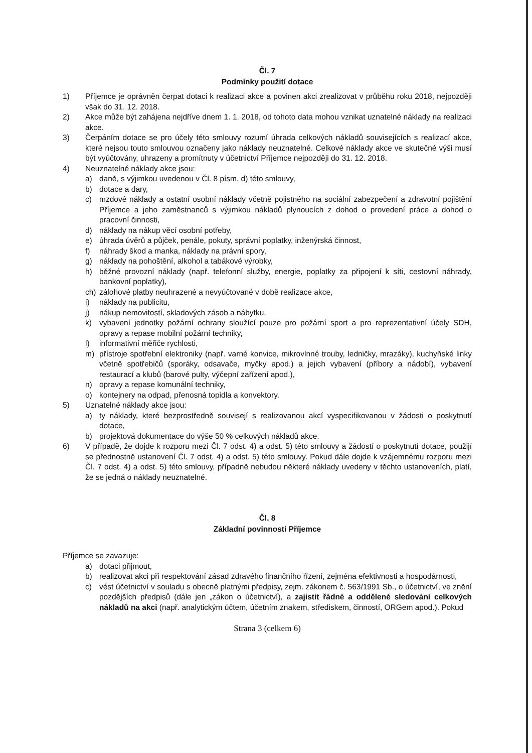Čl. 7
Podmínky použití dotace
1) Příjemce je oprávněn čerpat dotaci k realizaci akce a povinen akci zrealizovat v průběhu roku 2018, nejpozději však do 31. 12. 2018.
2) Akce může být zahájena nejdříve dnem 1. 1. 2018, od tohoto data mohou vznikat uznatelné náklady na realizaci akce.
3) Čerpáním dotace se pro účely této smlouvy rozumí úhrada celkových nákladů souvisejících s realizací akce, které nejsou touto smlouvou označeny jako náklady neuznatelné. Celkové náklady akce ve skutečné výši musí být vyúčtovány, uhrazeny a promítnuty v účetnictví Příjemce nejpozději do 31. 12. 2018.
4) Neuznatelné náklady akce jsou:
a) daně, s výjimkou uvedenou v Čl. 8 písm. d) této smlouvy,
b) dotace a dary,
c) mzdové náklady a ostatní osobní náklady včetně pojistného na sociální zabezpečení a zdravotní pojištění Příjemce a jeho zaměstnanců s výjimkou nákladů plynoucích z dohod o provedení práce a dohod o pracovní činnosti,
d) náklady na nákup věcí osobní potřeby,
e) úhrada úvěrů a půjček, penále, pokuty, správní poplatky, inženýrská činnost,
f) náhrady škod a manka, náklady na právní spory,
g) náklady na pohoštění, alkohol a tabákové výrobky,
h) běžné provozní náklady (např. telefonní služby, energie, poplatky za připojení k síti, cestovní náhrady, bankovní poplatky),
ch) zálohové platby neuhrazené a nevyúčtované v době realizace akce,
i) náklady na publicitu,
j) nákup nemovitostí, skladových zásob a nábytku,
k) vybavení jednotky požární ochrany sloužící pouze pro požární sport a pro reprezentativní účely SDH, opravy a repase mobilní požární techniky,
l) informativní měřiče rychlosti,
m) přístroje spotřební elektroniky (např. varné konvice, mikrovlnné trouby, ledničky, mrazáky), kuchyňské linky včetně spotřebičů (sporáky, odsavače, myčky apod.) a jejich vybavení (příbory a nádobí), vybavení restaurací a klubů (barové pulty, výčepní zařízení apod.),
n) opravy a repase komunální techniky,
o) kontejnery na odpad, přenosná topidla a konvektory.
5) Uznatelné náklady akce jsou:
a) ty náklady, které bezprostředně souvisejí s realizovanou akcí vyspecifikovanou v žádosti o poskytnutí dotace,
b) projektová dokumentace do výše 50 % celkových nákladů akce.
6) V případě, že dojde k rozporu mezi Čl. 7 odst. 4) a odst. 5) této smlouvy a žádostí o poskytnutí dotace, použijí se přednostně ustanovení Čl. 7 odst. 4) a odst. 5) této smlouvy. Pokud dále dojde k vzájemnému rozporu mezi Čl. 7 odst. 4) a odst. 5) této smlouvy, případně nebudou některé náklady uvedeny v těchto ustanoveních, platí, že se jedná o náklady neuznatelné.
Čl. 8
Základní povinnosti Příjemce
Příjemce se zavazuje:
a) dotaci přijmout,
b) realizovat akci při respektování zásad zdravého finančního řízení, zejména efektivnosti a hospodárnosti,
c) vést účetnictví v souladu s obecně platnými předpisy, zejm. zákonem č. 563/1991 Sb., o účetnictví, ve znění pozdějších předpisů (dále jen „zákon o účetnictví), a zajistit řádné a oddělené sledování celkových nákladů na akci (např. analytickým účtem, účetním znakem, střediskem, činností, ORGem apod.). Pokud
Strana 3 (celkem 6)